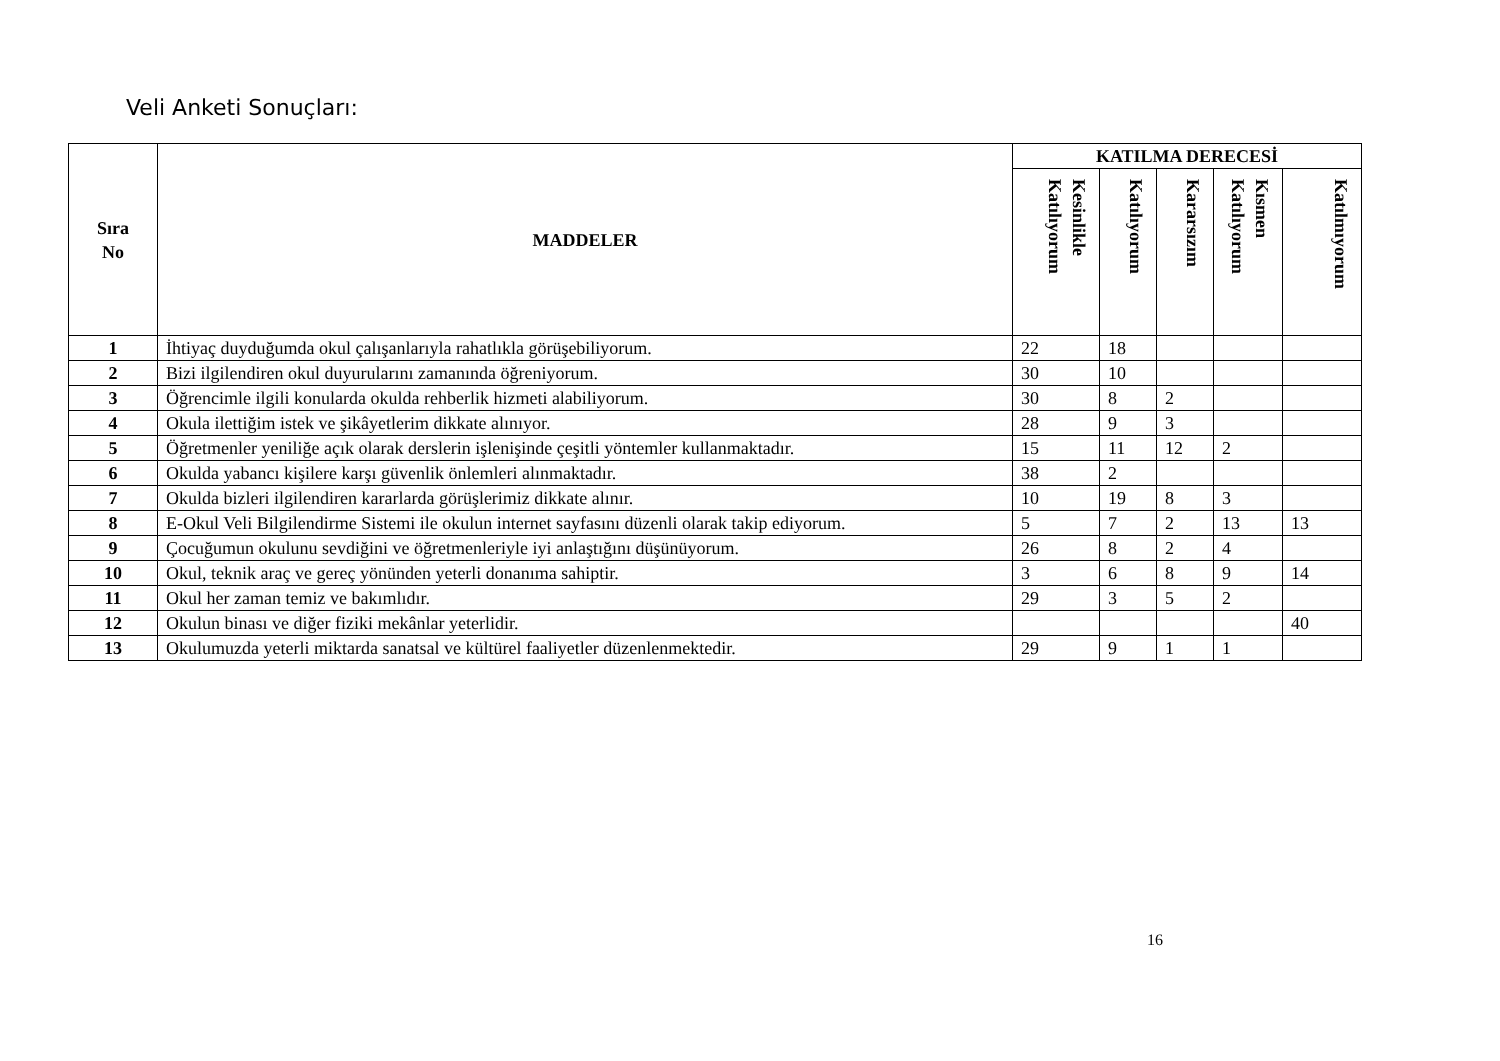Veli Anketi Sonuçları:
| Sıra No | MADDELER | KATILMA DERECESİ | | | | |
| --- | --- | --- | --- | --- | --- | --- |
| | | Kesinlikle Katılıyorum | Katılıyorum | Kararsızım | Kısmen Katılıyorum | Katılmıyorum |
| 1 | İhtiyaç duyduğumda okul çalışanlarıyla rahatlıkla görüşebiliyorum. | 22 | 18 | | | |
| 2 | Bizi ilgilendiren okul duyurularını zamanında öğreniyorum. | 30 | 10 | | | |
| 3 | Öğrencimle ilgili konularda okulda rehberlik hizmeti alabiliyorum. | 30 | 8 | 2 | | |
| 4 | Okula ilettiğim istek ve şikâyetlerim dikkate alınıyor. | 28 | 9 | 3 | | |
| 5 | Öğretmenler yeniliğe açık olarak derslerin işlenişinde çeşitli yöntemler kullanmaktadır. | 15 | 11 | 12 | 2 | |
| 6 | Okulda yabancı kişilere karşı güvenlik önlemleri alınmaktadır. | 38 | 2 | | | |
| 7 | Okulda bizleri ilgilendiren kararlarda görüşlerimiz dikkate alınır. | 10 | 19 | 8 | 3 | |
| 8 | E-Okul Veli Bilgilendirme Sistemi ile okulun internet sayfasını düzenli olarak takip ediyorum. | 5 | 7 | 2 | 13 | 13 |
| 9 | Çocuğumun okulunu sevdiğini ve öğretmenleriyle iyi anlaştığını düşünüyorum. | 26 | 8 | 2 | 4 | |
| 10 | Okul, teknik araç ve gereç yönünden yeterli donanıma sahiptir. | 3 | 6 | 8 | 9 | 14 |
| 11 | Okul her zaman temiz ve bakımlıdır. | 29 | 3 | 5 | 2 | |
| 12 | Okulun binası ve diğer fiziki mekânlar yeterlidir. | | | | | 40 |
| 13 | Okulumuzda yeterli miktarda sanatsal ve kültürel faaliyetler düzenlenmektedir. | 29 | 9 | 1 | 1 | |
16